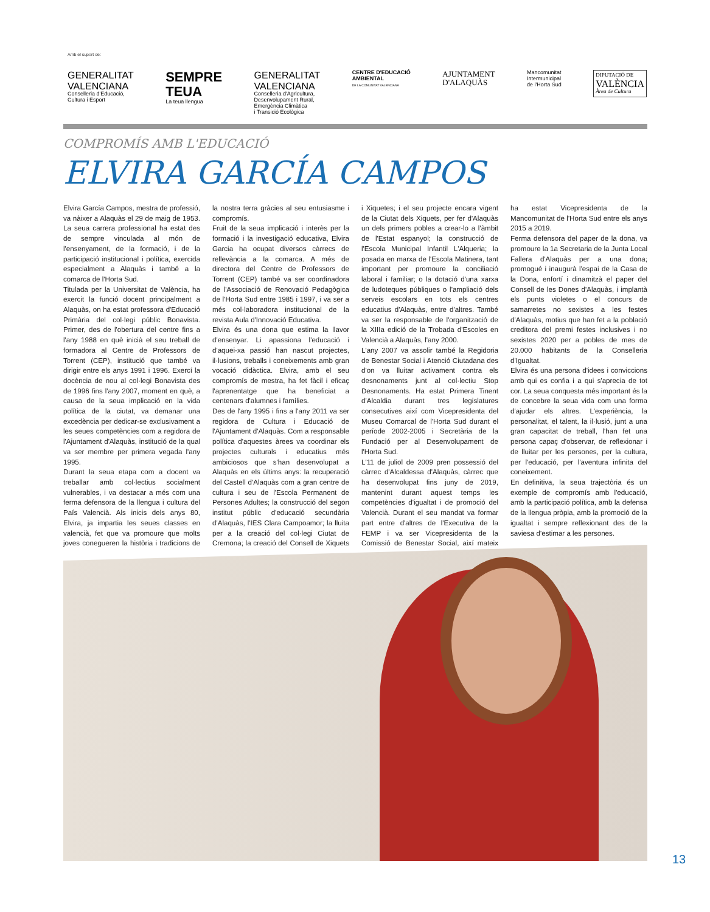Amb el suport de:
GENERALITAT
VALENCIANA
Conselleria d'Educació,
Cultura i Esport
SEMPRE
TEUA
La teua llengua
GENERALITAT
VALENCIANA
Conselleria d'Agricultura,
Desenvolupament Rural,
Emergència Climàtica
i Transició Ecològica
CENTRE D'EDUCACIÓ
AMBIENTAL
DE LA COMUNITAT VALENCIANA
AJUNTAMENT
D'ALAQUÀS
Mancomunitat
Intermunicipal
de l'Horta Sud
DIPUTACIÓ DE
VALÈNCIA
Àrea de Cultura
COMPROMÍS AMB L'EDUCACIÓ
ELVIRA GARCÍA CAMPOS
Elvira García Campos, mestra de professió, va nàixer a Alaquàs el 29 de maig de 1953. La seua carrera professional ha estat des de sempre vinculada al món de l'ensenyament, de la formació, i de la participació institucional i política, exercida especialment a Alaquàs i també a la comarca de l'Horta Sud.
Titulada per la Universitat de València, ha exercit la funció docent principalment a Alaquàs, on ha estat professora d'Educació Primària del col·legi públic Bonavista. Primer, des de l'obertura del centre fins a l'any 1988 en què inicià el seu treball de formadora al Centre de Professors de Torrent (CEP), institució que també va dirigir entre els anys 1991 i 1996. Exercí la docència de nou al col·legi Bonavista des de 1996 fins l'any 2007, moment en què, a causa de la seua implicació en la vida política de la ciutat, va demanar una excedència per dedicar-se exclusivament a les seues competències com a regidora de l'Ajuntament d'Alaquàs, institució de la qual va ser membre per primera vegada l'any 1995.
Durant la seua etapa com a docent va treballar amb col·lectius socialment vulnerables, i va destacar a més com una ferma defensora de la llengua i cultura del País Valencià. Als inicis dels anys 80, Elvira, ja impartia les seues classes en valencià, fet que va promoure que molts joves conegueren la història i tradicions de la nostra terra gràcies al seu entusiasme i compromís.
Fruit de la seua implicació i interès per la formació i la investigació educativa, Elvira Garcia ha ocupat diversos càrrecs de rellevància a la comarca. A més de directora del Centre de Professors de Torrent (CEP) també va ser coordinadora de l'Associació de Renovació Pedagògica de l'Horta Sud entre 1985 i 1997, i va ser a més col·laboradora institucional de la revista Aula d'Innovació Educativa.
Elvira és una dona que estima la llavor d'ensenyar. Li apassiona l'educació i d'aquei-xa passió han nascut projectes, il·lusions, treballs i coneixements amb gran vocació didàctica. Elvira, amb el seu compromís de mestra, ha fet fàcil i eficaç l'aprenentatge que ha beneficiat a centenars d'alumnes i famílies.
Des de l'any 1995 i fins a l'any 2011 va ser regidora de Cultura i Educació de l'Ajuntament d'Alaquàs. Com a responsable política d'aquestes àrees va coordinar els projectes culturals i educatius més ambiciosos que s'han desenvolupat a Alaquàs en els últims anys: la recuperació del Castell d'Alaquàs com a gran centre de cultura i seu de l'Escola Permanent de Persones Adultes; la construcció del segon institut públic d'educació secundària d'Alaquàs, l'IES Clara Campoamor; la lluita per a la creació del col·legi Ciutat de Cremona; la creació del Consell de Xiquets i Xiquetes; i el seu projecte encara vigent de la Ciutat dels Xiquets, per fer d'Alaquàs un dels primers pobles a crear-lo a l'àmbit de l'Estat espanyol; la construcció de l'Escola Municipal Infantil L'Alqueria; la posada en marxa de l'Escola Matinera, tant important per promoure la conciliació laboral i familiar; o la dotació d'una xarxa de ludoteques públiques o l'ampliació dels serveis escolars en tots els centres educatius d'Alaquàs, entre d'altres. També va ser la responsable de l'organització de la XIIIa edició de la Trobada d'Escoles en Valencià a Alaquàs, l'any 2000.
L'any 2007 va assolir també la Regidoria de Benestar Social i Atenció Ciutadana des d'on va lluitar activament contra els desnonaments junt al col·lectiu Stop Desnonaments. Ha estat Primera Tinent d'Alcaldia durant tres legislatures consecutives així com Vicepresidenta del Museu Comarcal de l'Horta Sud durant el període 2002-2005 i Secretària de la Fundació per al Desenvolupament de l'Horta Sud.
L'11 de juliol de 2009 pren possessió del càrrec d'Alcaldessa d'Alaquàs, càrrec que ha desenvolupat fins juny de 2019, mantenint durant aquest temps les competències d'igualtat i de promoció del Valencià. Durant el seu mandat va formar part entre d'altres de l'Executiva de la FEMP i va ser Vicepresidenta de la Comissió de Benestar Social, així mateix ha estat Vicepresidenta de la Mancomunitat de l'Horta Sud entre els anys 2015 a 2019.
Ferma defensora del paper de la dona, va promoure la 1a Secretaria de la Junta Local Fallera d'Alaquàs per a una dona; promogué i inaugurà l'espai de la Casa de la Dona, enfortí i dinamitzà el paper del Consell de les Dones d'Alaquàs, i implantà els punts violetes o el concurs de samarretes no sexistes a les festes d'Alaquàs, motius que han fet a la població creditora del premi festes inclusives i no sexistes 2020 per a pobles de mes de 20.000 habitants de la Conselleria d'Igualtat.
Elvira és una persona d'idees i conviccions amb qui es confia i a qui s'aprecia de tot cor. La seua conquesta més important és la de concebre la seua vida com una forma d'ajudar els altres. L'experiència, la personalitat, el talent, la il·lusió, junt a una gran capacitat de treball, l'han fet una persona capaç d'observar, de reflexionar i de lluitar per les persones, per la cultura, per l'educació, per l'aventura infinita del coneixement.
En definitiva, la seua trajectòria és un exemple de compromís amb l'educació, amb la participació política, amb la defensa de la llengua pròpia, amb la promoció de la igualtat i sempre reflexionant des de la saviesa d'estimar a les persones.
13